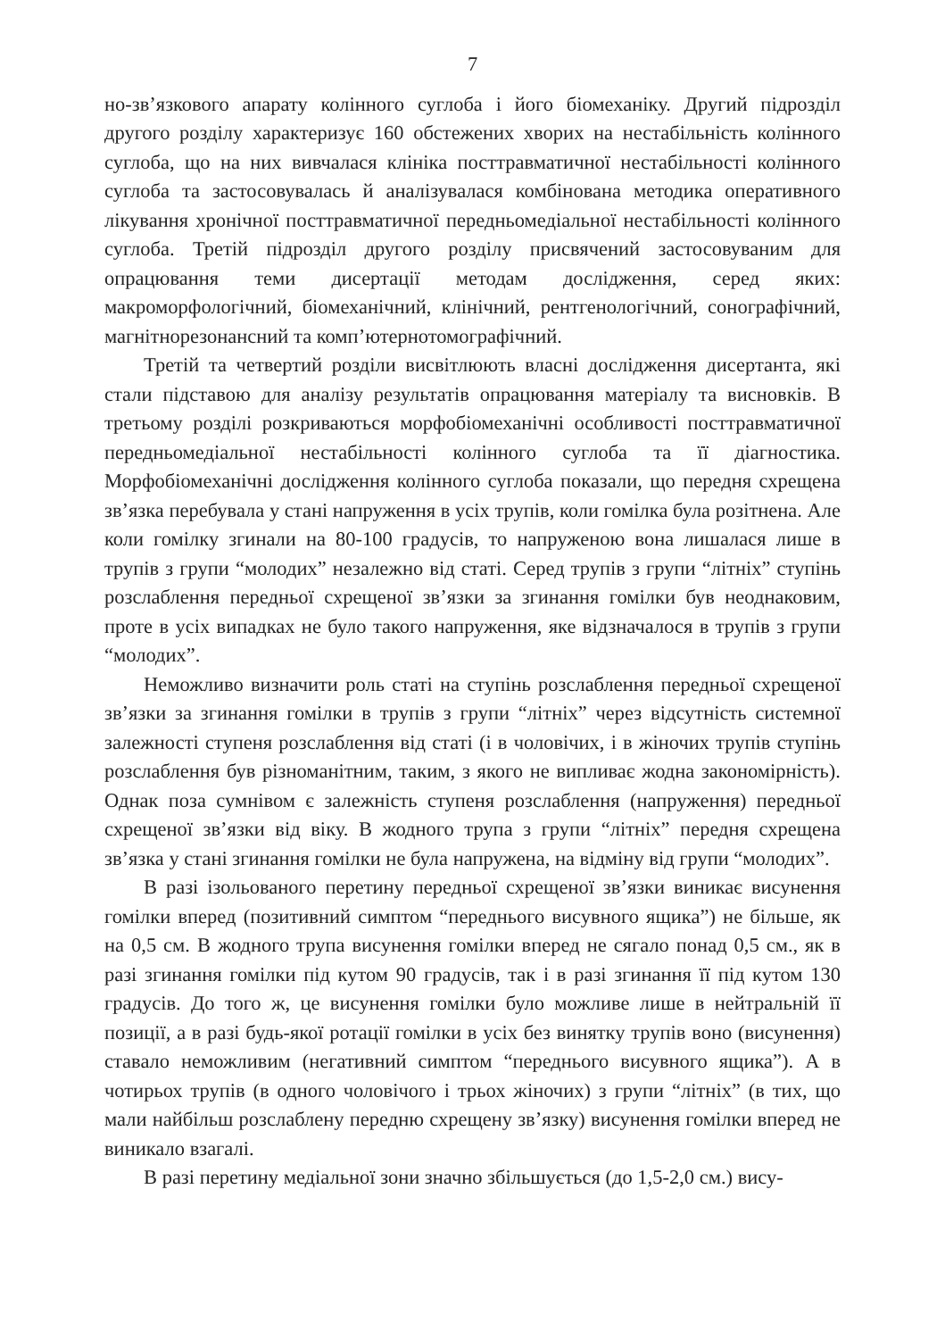7
но-зв’язкового апарату колінного суглоба і його біомеханіку. Другий підрозділ другого розділу характеризує 160 обстежених хворих на нестабільність колінного суглоба, що на них вивчалася клініка посттравматичної нестабільності колінного суглоба та застосовувалась й аналізувалася комбінована методика оперативного лікування хронічної посттравматичної передньомедіальної нестабільності колінного суглоба. Третій підрозділ другого розділу присвячений застосовуваним для опрацювання теми дисертації методам дослідження, серед яких: макроморфологічний, біомеханічний, клінічний, рентгенологічний, сонографічний, магнітнорезонансний та комп’ютернотомографічний.
Третій та четвертий розділи висвітлюють власні дослідження дисертанта, які стали підставою для аналізу результатів опрацювання матеріалу та висновків. В третьому розділі розкриваються морфобіомеханічні особливості посттравматичної передньомедіальної нестабільності колінного суглоба та її діагностика. Морфобіомеханічні дослідження колінного суглоба показали, що передня схрещена зв’язка перебувала у стані напруження в усіх трупів, коли гомілка була розітнена. Але коли гомілку згинали на 80-100 градусів, то напруженою вона лишалася лише в трупів з групи “молодих” незалежно від статі. Серед трупів з групи “літніх” ступінь розслаблення передньої схрещеної зв’язки за згинання гомілки був неоднаковим, проте в усіх випадках не було такого напруження, яке відзначалося в трупів з групи “молодих”.
Неможливо визначити роль статі на ступінь розслаблення передньої схрещеної зв’язки за згинання гомілки в трупів з групи “літніх” через відсутність системної залежності ступеня розслаблення від статі (і в чоловічих, і в жіночих трупів ступінь розслаблення був різноманітним, таким, з якого не випливає жодна закономірність). Однак поза сумнівом є залежність ступеня розслаблення (напруження) передньої схрещеної зв’язки від віку. В жодного трупа з групи “літніх” передня схрещена зв’язка у стані згинання гомілки не була напружена, на відміну від групи “молодих”.
В разі ізольованого перетину передньої схрещеної зв’язки виникає висунення гомілки вперед (позитивний симптом “переднього висувного ящика”) не більше, як на 0,5 см. В жодного трупа висунення гомілки вперед не сягало понад 0,5 см., як в разі згинання гомілки під кутом 90 градусів, так і в разі згинання її під кутом 130 градусів. До того ж, це висунення гомілки було можливе лише в нейтральній її позиції, а в разі будь-якої ротації гомілки в усіх без винятку трупів воно (висунення) ставало неможливим (негативний симптом “переднього висувного ящика”). А в чотирьох трупів (в одного чоловічого і трьох жіночих) з групи “літніх” (в тих, що мали найбільш розслаблену передню схрещену зв’язку) висунення гомілки вперед не виникало взагалі.
В разі перетину медіальної зони значно збільшується (до 1,5-2,0 см.) вису-